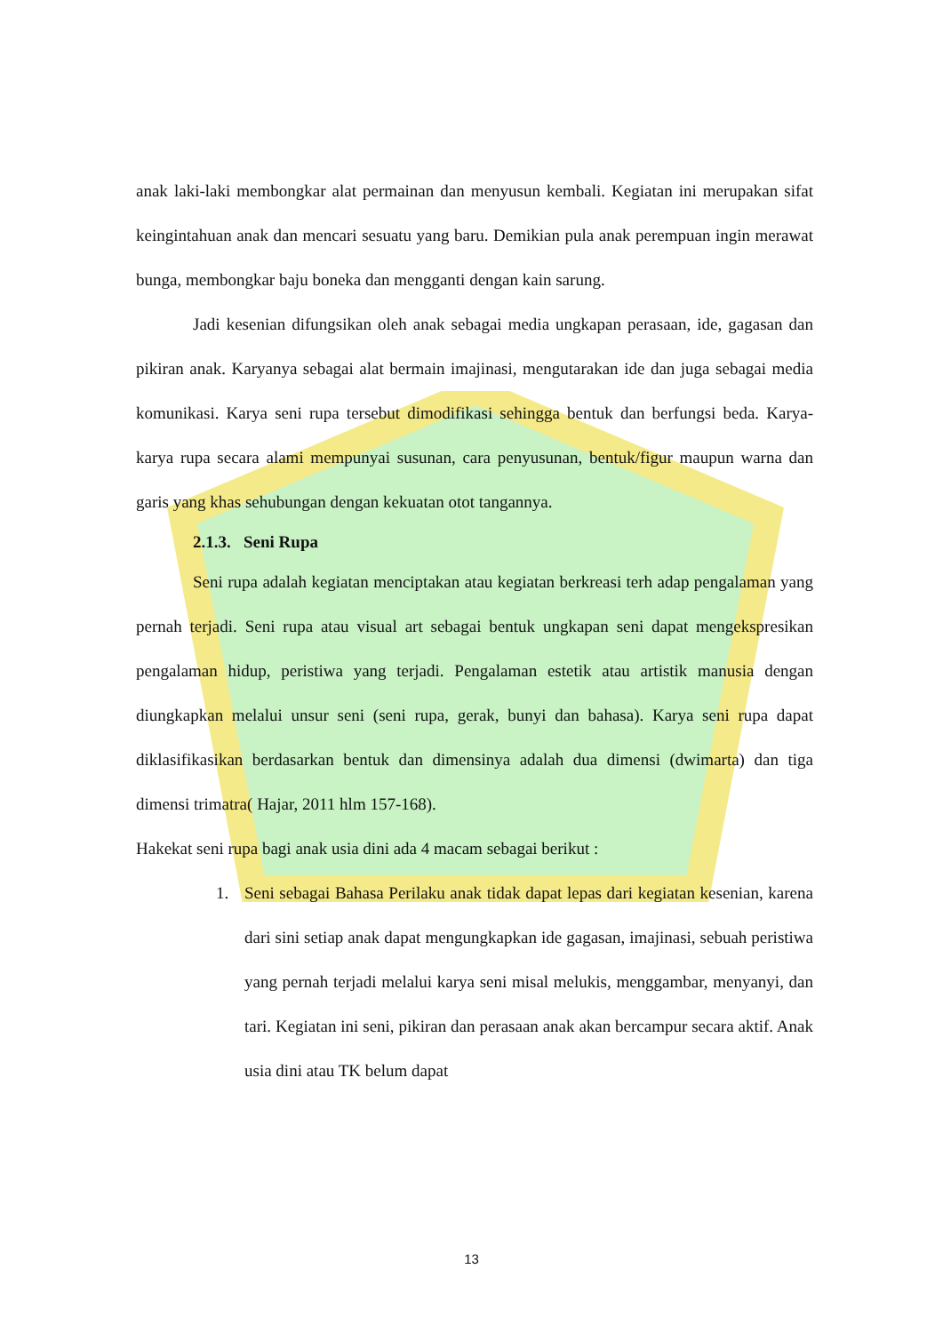anak laki-laki membongkar alat permainan dan menyusun kembali. Kegiatan ini merupakan sifat keingintahuan anak dan mencari sesuatu yang baru. Demikian pula anak perempuan ingin merawat bunga, membongkar baju boneka dan mengganti dengan kain sarung.
Jadi kesenian difungsikan oleh anak sebagai media ungkapan perasaan, ide, gagasan dan pikiran anak. Karyanya sebagai alat bermain imajinasi, mengutarakan ide dan juga sebagai media komunikasi. Karya seni rupa tersebut dimodifikasi sehingga bentuk dan berfungsi beda. Karya-karya rupa secara alami mempunyai susunan, cara penyusunan, bentuk/figur maupun warna dan garis yang khas sehubungan dengan kekuatan otot tangannya.
2.1.3. Seni Rupa
Seni rupa adalah kegiatan menciptakan atau kegiatan berkreasi terh adap pengalaman yang pernah terjadi. Seni rupa atau visual art sebagai bentuk ungkapan seni dapat mengekspresikan pengalaman hidup, peristiwa yang terjadi. Pengalaman estetik atau artistik manusia dengan diungkapkan melalui unsur seni (seni rupa, gerak, bunyi dan bahasa). Karya seni rupa dapat diklasifikasikan berdasarkan bentuk dan dimensinya adalah dua dimensi (dwimarta) dan tiga dimensi trimatra( Hajar, 2011 hlm 157-168).
Hakekat seni rupa bagi anak usia dini ada 4 macam sebagai berikut :
1. Seni sebagai Bahasa Perilaku anak tidak dapat lepas dari kegiatan kesenian, karena dari sini setiap anak dapat mengungkapkan ide gagasan, imajinasi, sebuah peristiwa yang pernah terjadi melalui karya seni misal melukis, menggambar, menyanyi, dan tari. Kegiatan ini seni, pikiran dan perasaan anak akan bercampur secara aktif. Anak usia dini atau TK belum dapat
13